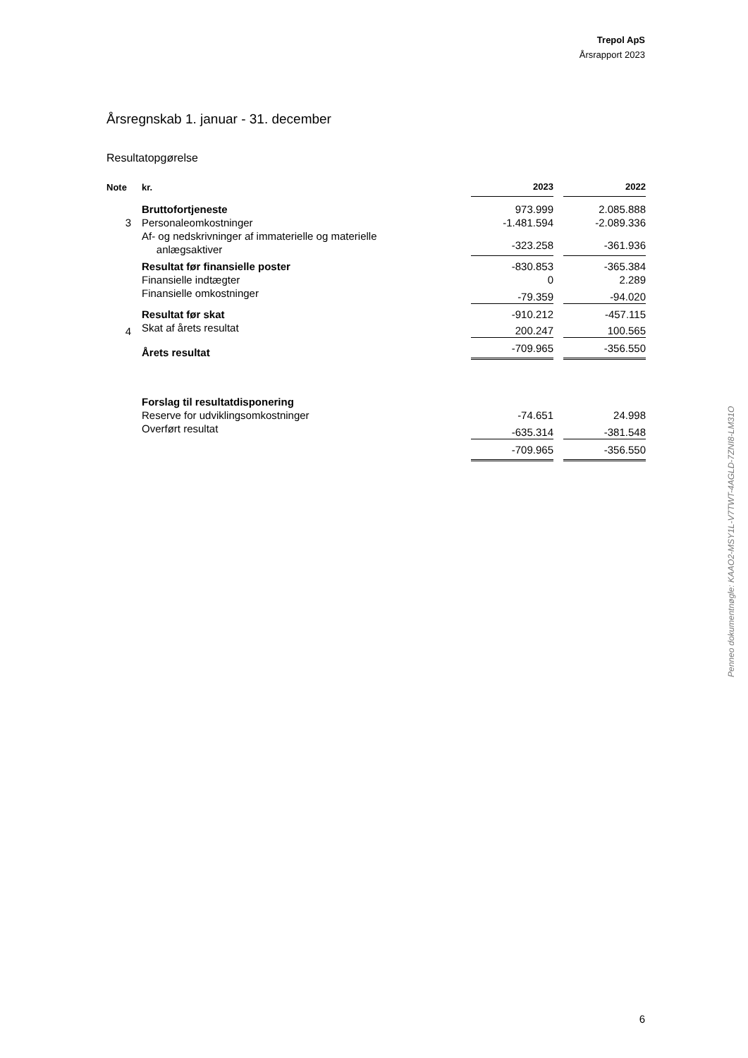Trepol ApS
Årsrapport 2023
Årsregnskab 1. januar - 31. december
Resultatopgørelse
| Note | kr. | 2023 | | 2022 |
| --- | --- | --- | --- | --- |
| | Bruttofortjeneste | 973.999 | | 2.085.888 |
| 3 | Personaleomkostninger | -1.481.594 | | -2.089.336 |
| | Af- og nedskrivninger af immaterielle og materielle anlægsaktiver | -323.258 | | -361.936 |
| | Resultat før finansielle poster | -830.853 | | -365.384 |
| | Finansielle indtægter | 0 | | 2.289 |
| | Finansielle omkostninger | -79.359 | | -94.020 |
| | Resultat før skat | -910.212 | | -457.115 |
| 4 | Skat af årets resultat | 200.247 | | 100.565 |
| | Årets resultat | -709.965 | | -356.550 |
| | Forslag til resultatdisponering | | | |
| | Reserve for udviklingsomkostninger | -74.651 | | 24.998 |
| | Overført resultat | -635.314 | | -381.548 |
| | | -709.965 | | -356.550 |
Penneo dokumentnøgle: KAAO2-MSY1L-V7TWT-4AGLD-7ZNI8-LM31O
6